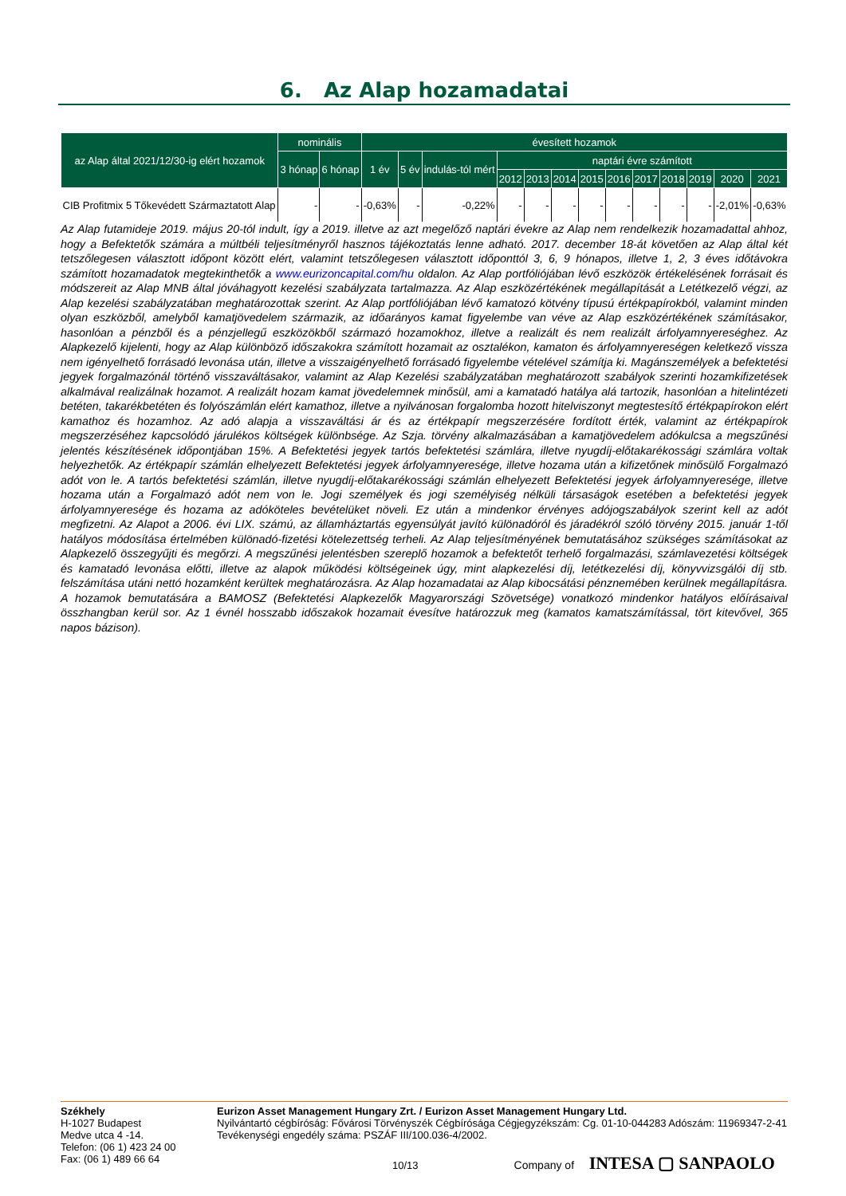6. Az Alap hozamadatai
| az Alap által 2021/12/30-ig elért hozamok | nominális | | évesített hozamok | | | | | | | | | | | | |
| --- | --- | --- | --- | --- | --- | --- | --- | --- | --- | --- | --- | --- | --- | --- | --- |
| | 3 hónap | 6 hónap | 1 év | 5 év | indulás-tól mért | naptári évre számított | | | | | | | | | |
| | | | | | | 2012 | 2013 | 2014 | 2015 | 2016 | 2017 | 2018 | 2019 | 2020 | 2021 |
| CIB Profitmix 5 Tőkevédett Származtatott Alap | - | - | -0,63% | - | -0,22% | - | - | - | - | - | - | - | - | -2,01% | -0,63% |
Az Alap futamideje 2019. május 20-tól indult, így a 2019. illetve az azt megelőző naptári évekre az Alap nem rendelkezik hozamadattal ahhoz, hogy a Befektetők számára a múltbéli teljesítményről hasznos tájékoztatás lenne adható. 2017. december 18-át követően az Alap által két tetszőlegesen választott időpont között elért, valamint tetszőlegesen választott időponttól 3, 6, 9 hónapos, illetve 1, 2, 3 éves időtávokra számított hozamadatok megtekinthetők a www.eurizoncapital.com/hu oldalon. Az Alap portfóliójában lévő eszközök értékelésének forrásait és módszereit az Alap MNB által jóváhagyott kezelési szabályzata tartalmazza. Az Alap eszközértékének megállapítását a Letétkezelő végzi, az Alap kezelési szabályzatában meghatározottak szerint. Az Alap portfóliójában lévő kamatozó kötvény típusú értékpapírokból, valamint minden olyan eszközből, amelyből kamatjövedelem származik, az időarányos kamat figyelembe van véve az Alap eszközértékének számításakor, hasonlóan a pénzből és a pénzjellegű eszközökből származó hozamokhoz, illetve a realizált és nem realizált árfolyamnyereséghez. Az Alapkezelő kijelenti, hogy az Alap különböző időszakokra számított hozamait az osztalékon, kamaton és árfolyamnyereségen keletkező vissza nem igényelhető forrásadó levonása után, illetve a visszaigényelhető forrásadó figyelembe vételével számítja ki. Magánszemélyek a befektetési jegyek forgalmazónál történő visszaváltásakor, valamint az Alap Kezelési szabályzatában meghatározott szabályok szerinti hozamkifizetések alkalmával realizálnak hozamot. A realizált hozam kamat jövedelemnek minősül, ami a kamatadó hatálya alá tartozik, hasonlóan a hitelintézeti betéten, takarékbetéten és folyószámlán elért kamathoz, illetve a nyilvánosan forgalomba hozott hitelviszonyt megtestesítő értékpapírokon elért kamathoz és hozamhoz. Az adó alapja a visszaváltási ár és az értékpapír megszerzésére fordított érték, valamint az értékpapírok megszerzéséhez kapcsolódó járulékos költségek különbsége. Az Szja. törvény alkalmazásában a kamatjövedelem adókulcsa a megszűnési jelentés készítésének időpontjában 15%. A Befektetési jegyek tartós befektetési számlára, illetve nyugdíj-előtakarékossági számlára voltak helyezhetők. Az értékpapír számlán elhelyezett Befektetési jegyek árfolyamnyeresége, illetve hozama után a kifizetőnek minősülő Forgalmazó adót von le. A tartós befektetési számlán, illetve nyugdíj-előtakarékossági számlán elhelyezett Befektetési jegyek árfolyamnyeresége, illetve hozama után a Forgalmazó adót nem von le. Jogi személyek és jogi személyiség nélküli társaságok esetében a befektetési jegyek árfolyamnyeresége és hozama az adóköteles bevételüket növeli. Ez után a mindenkor érvényes adójogszabályok szerint kell az adót megfizetni. Az Alapot a 2006. évi LIX. számú, az államháztartás egyensúlyát javító különadóról és járadékról szóló törvény 2015. január 1-től hatályos módosítása értelmében különadó-fizetési kötelezettség terheli. Az Alap teljesítményének bemutatásához szükséges számításokat az Alapkezelő összegyűjti és megőrzi. A megszűnési jelentésben szereplő hozamok a befektetőt terhelő forgalmazási, számlavezetési költségek és kamatadó levonása előtti, illetve az alapok működési költségeinek úgy, mint alapkezelési díj, letétkezelési díj, könyvvizsgálói díj stb. felszámítása utáni nettó hozamként kerültek meghatározásra. Az Alap hozamadatai az Alap kibocsátási pénznemében kerülnek megállapításra. A hozamok bemutatására a BAMOSZ (Befektetési Alapkezelők Magyarországi Szövetsége) vonatkozó mindenkor hatályos előírásaival összhangban kerül sor. Az 1 évnél hosszabb időszakok hozamait évesítve határozzuk meg (kamatos kamatszámítással, tört kitevővel, 365 napos bázison).
Székhely
H-1027 Budapest
Medve utca 4 -14.
Telefon: (06 1) 423 24 00
Fax: (06 1) 489 66 64
Eurizon Asset Management Hungary Zrt. / Eurizon Asset Management Hungary Ltd.
Nyilvántartó cégbíróság: Fővárosi Törvényszék Cégbírósága Cégjegyzékszám: Cg. 01-10-044283 Adószám: 11969347-2-41 Tevékenységi engedély száma: PSZÁF III/100.036-4/2002.
10/13 Company of INTESA ▢ SANPAOLO